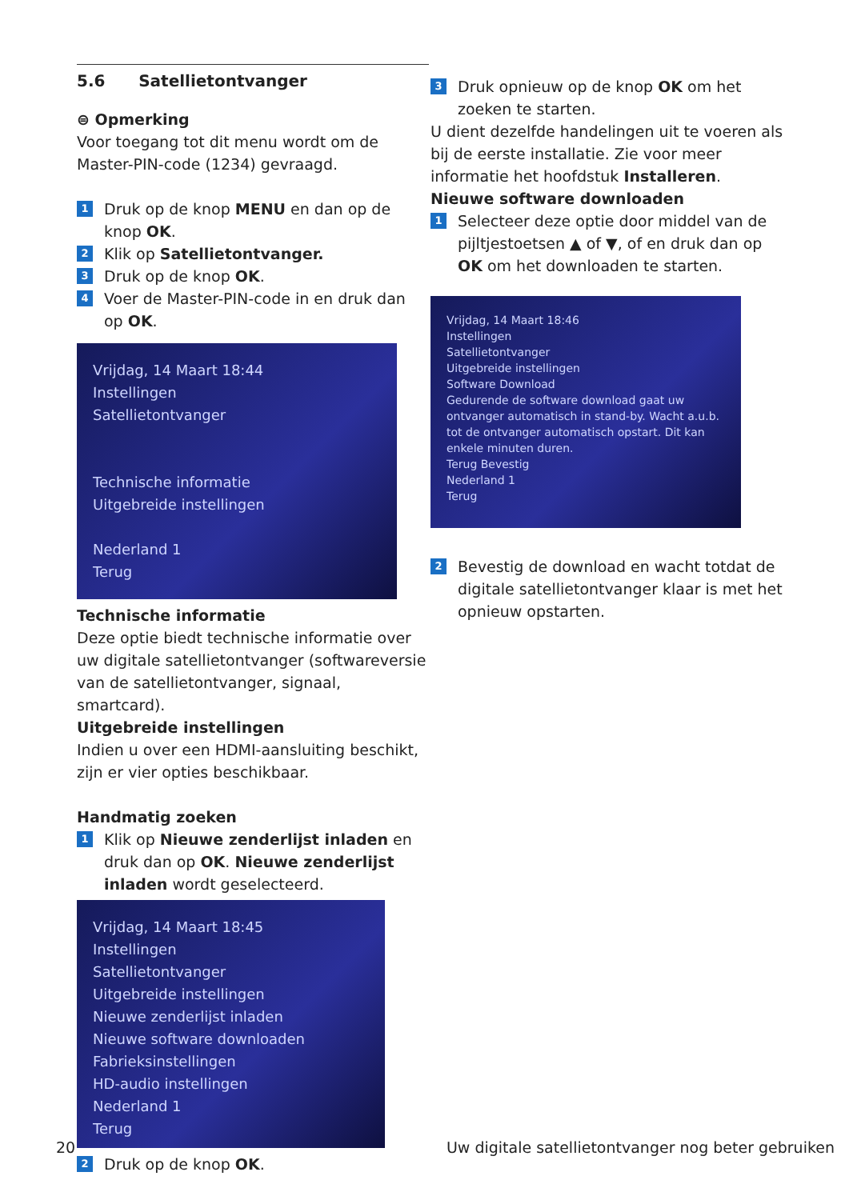5.6 Satellietontvanger
⊜ Opmerking
Voor toegang tot dit menu wordt om de Master-PIN-code (1234) gevraagd.
1
Druk op de knop MENU en dan op de knop OK.
2
Klik op Satellietontvanger.
3
Druk op de knop OK.
4
Voer de Master-PIN-code in en druk dan op OK.
Vrijdag, 14 Maart 18:44
Instellingen
Satellietontvanger
Technische informatie
Uitgebreide instellingen
Nederland 1
Terug
Technische informatie
Deze optie biedt technische informatie over uw digitale satellietontvanger (softwareversie van de satellietontvanger, signaal, smartcard).
Uitgebreide instellingen
Indien u over een HDMI-aansluiting beschikt, zijn er vier opties beschikbaar.
Handmatig zoeken
1
Klik op Nieuwe zenderlijst inladen en druk dan op OK. Nieuwe zenderlijst inladen wordt geselecteerd.
Vrijdag, 14 Maart 18:45
Instellingen
Satellietontvanger
Uitgebreide instellingen
Nieuwe zenderlijst inladen
Nieuwe software downloaden
Fabrieksinstellingen
HD-audio instellingen
Nederland 1
Terug
2
Druk op de knop OK.
3
Druk opnieuw op de knop OK om het zoeken te starten.
U dient dezelfde handelingen uit te voeren als bij de eerste installatie. Zie voor meer informatie het hoofdstuk Installeren.
Nieuwe software downloaden
1
Selecteer deze optie door middel van de pijltjestoetsen ▲ of ▼, of en druk dan op OK om het downloaden te starten.
Vrijdag, 14 Maart 18:46
Instellingen
Satellietontvanger
Uitgebreide instellingen
Software Download
Gedurende de software download gaat uw ontvanger automatisch in stand-by. Wacht a.u.b. tot de ontvanger automatisch opstart. Dit kan enkele minuten duren.
Terug Bevestig
Nederland 1
Terug
2
Bevestig de download en wacht totdat de digitale satellietontvanger klaar is met het opnieuw opstarten.
20 Uw digitale satellietontvanger nog beter gebruiken